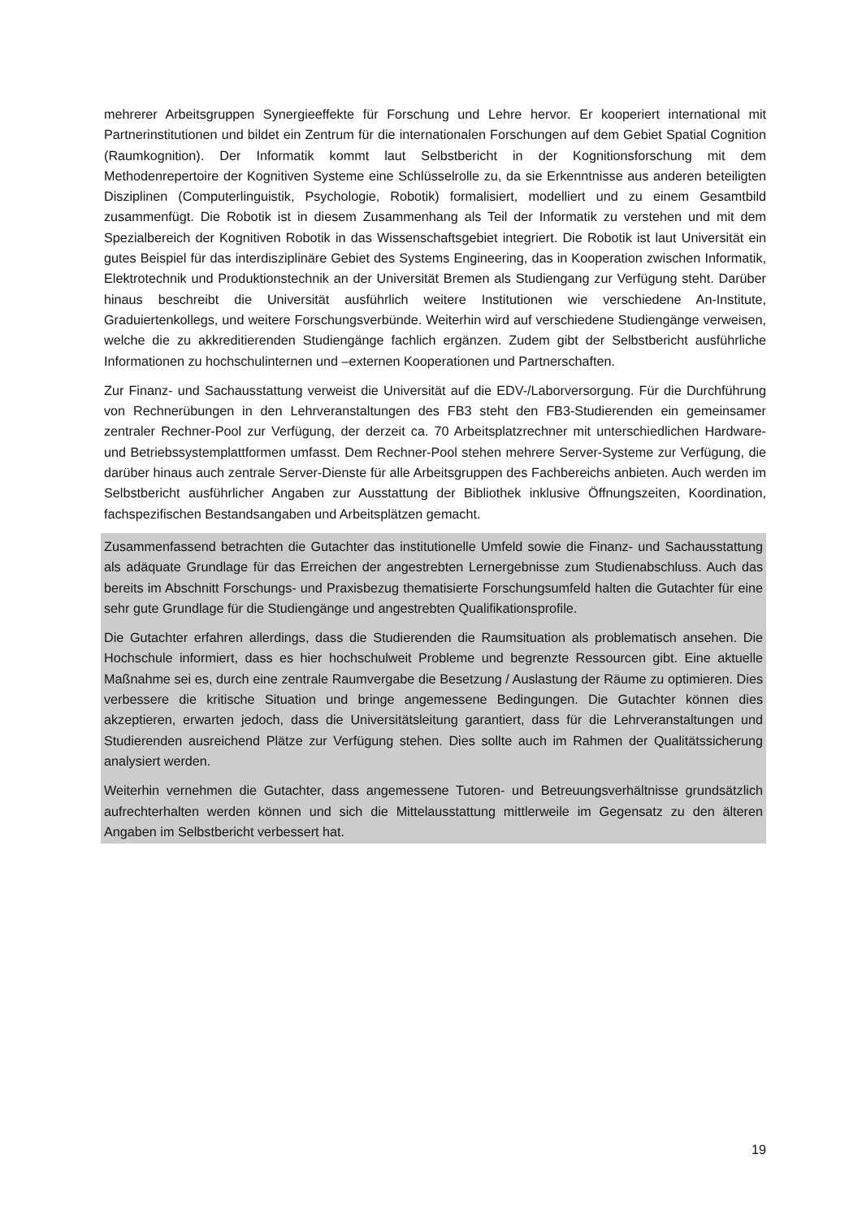mehrerer Arbeitsgruppen Synergieeffekte für Forschung und Lehre hervor. Er kooperiert international mit Partnerinstitutionen und bildet ein Zentrum für die internationalen Forschungen auf dem Gebiet Spatial Cognition (Raumkognition). Der Informatik kommt laut Selbstbericht in der Kognitionsforschung mit dem Methodenrepertoire der Kognitiven Systeme eine Schlüsselrolle zu, da sie Erkenntnisse aus anderen beteiligten Disziplinen (Computerlinguistik, Psychologie, Robotik) formalisiert, modelliert und zu einem Gesamtbild zusammenfügt. Die Robotik ist in diesem Zusammenhang als Teil der Informatik zu verstehen und mit dem Spezialbereich der Kognitiven Robotik in das Wissenschaftsgebiet integriert. Die Robotik ist laut Universität ein gutes Beispiel für das interdisziplinäre Gebiet des Systems Engineering, das in Kooperation zwischen Informatik, Elektrotechnik und Produktionstechnik an der Universität Bremen als Studiengang zur Verfügung steht. Darüber hinaus beschreibt die Universität ausführlich weitere Institutionen wie verschiedene An-Institute, Graduiertenkollegs, und weitere Forschungsverbünde. Weiterhin wird auf verschiedene Studiengänge verweisen, welche die zu akkreditierenden Studiengänge fachlich ergänzen. Zudem gibt der Selbstbericht ausführliche Informationen zu hochschulinternen und –externen Kooperationen und Partnerschaften.
Zur Finanz- und Sachausstattung verweist die Universität auf die EDV-/Laborversorgung. Für die Durchführung von Rechnerübungen in den Lehrveranstaltungen des FB3 steht den FB3-Studierenden ein gemeinsamer zentraler Rechner-Pool zur Verfügung, der derzeit ca. 70 Arbeitsplatzrechner mit unterschiedlichen Hardware- und Betriebssystemplattformen umfasst. Dem Rechner-Pool stehen mehrere Server-Systeme zur Verfügung, die darüber hinaus auch zentrale Server-Dienste für alle Arbeitsgruppen des Fachbereichs anbieten. Auch werden im Selbstbericht ausführlicher Angaben zur Ausstattung der Bibliothek inklusive Öffnungszeiten, Koordination, fachspezifischen Bestandsangaben und Arbeitsplätzen gemacht.
Zusammenfassend betrachten die Gutachter das institutionelle Umfeld sowie die Finanz- und Sachausstattung als adäquate Grundlage für das Erreichen der angestrebten Lernergebnisse zum Studienabschluss. Auch das bereits im Abschnitt Forschungs- und Praxisbezug thematisierte Forschungsumfeld halten die Gutachter für eine sehr gute Grundlage für die Studiengänge und angestrebten Qualifikationsprofile.
Die Gutachter erfahren allerdings, dass die Studierenden die Raumsituation als problematisch ansehen. Die Hochschule informiert, dass es hier hochschulweit Probleme und begrenzte Ressourcen gibt. Eine aktuelle Maßnahme sei es, durch eine zentrale Raumvergabe die Besetzung / Auslastung der Räume zu optimieren. Dies verbessere die kritische Situation und bringe angemessene Bedingungen. Die Gutachter können dies akzeptieren, erwarten jedoch, dass die Universitätsleitung garantiert, dass für die Lehrveranstaltungen und Studierenden ausreichend Plätze zur Verfügung stehen. Dies sollte auch im Rahmen der Qualitätssicherung analysiert werden.
Weiterhin vernehmen die Gutachter, dass angemessene Tutoren- und Betreuungsverhältnisse grundsätzlich aufrechterhalten werden können und sich die Mittelausstattung mittlerweile im Gegensatz zu den älteren Angaben im Selbstbericht verbessert hat.
19